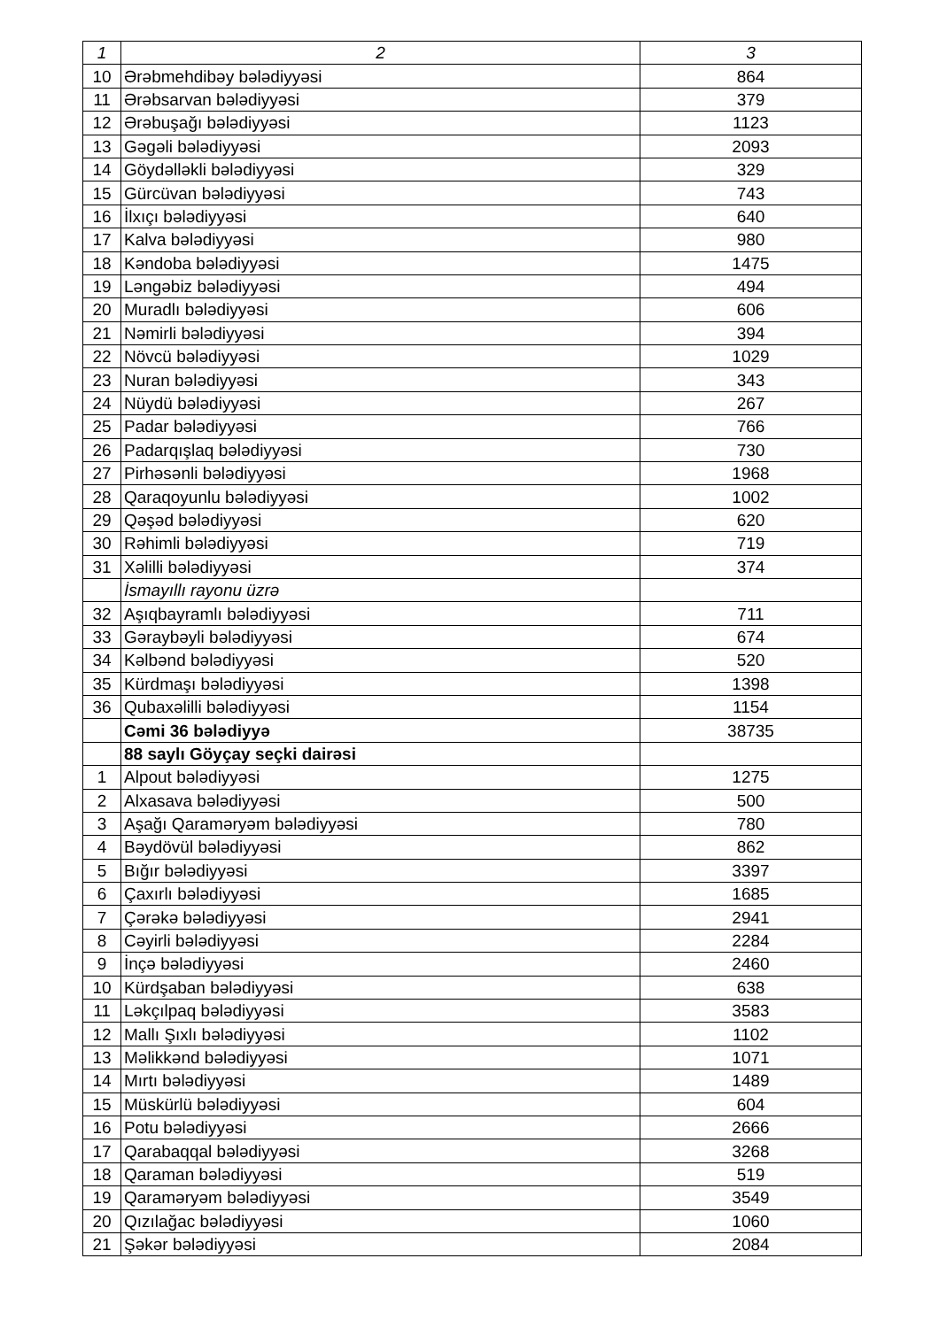| 1 | 2 | 3 |
| --- | --- | --- |
| 10 | Ərəbmehdibəy bələdiyyəsi | 864 |
| 11 | Ərəbsarvan bələdiyyəsi | 379 |
| 12 | Ərəbuşağı bələdiyyəsi | 1123 |
| 13 | Gəgəli bələdiyyəsi | 2093 |
| 14 | Göydəlləkli bələdiyyəsi | 329 |
| 15 | Gürcüvan bələdiyyəsi | 743 |
| 16 | İlxıçı bələdiyyəsi | 640 |
| 17 | Kalva bələdiyyəsi | 980 |
| 18 | Kəndoba bələdiyyəsi | 1475 |
| 19 | Ləngəbiz bələdiyyəsi | 494 |
| 20 | Muradlı bələdiyyəsi | 606 |
| 21 | Nəmirli bələdiyyəsi | 394 |
| 22 | Növcü bələdiyyəsi | 1029 |
| 23 | Nuran bələdiyyəsi | 343 |
| 24 | Nüydü bələdiyyəsi | 267 |
| 25 | Padar bələdiyyəsi | 766 |
| 26 | Padarqışlaq bələdiyyəsi | 730 |
| 27 | Pirhəsənli bələdiyyəsi | 1968 |
| 28 | Qaraqoyunlu bələdiyyəsi | 1002 |
| 29 | Qəşəd bələdiyyəsi | 620 |
| 30 | Rəhimli bələdiyyəsi | 719 |
| 31 | Xəlilli bələdiyyəsi | 374 |
| | İsmayıllı rayonu üzrə | |
| 32 | Aşıqbayramlı bələdiyyəsi | 711 |
| 33 | Gəraybəyli bələdiyyəsi | 674 |
| 34 | Kəlbənd bələdiyyəsi | 520 |
| 35 | Kürdmaşı bələdiyyəsi | 1398 |
| 36 | Qubaxəlilli bələdiyyəsi | 1154 |
| | Cəmi 36 bələdiyyə | 38735 |
| | 88 saylı Göyçay seçki dairəsi | |
| 1 | Alpout bələdiyyəsi | 1275 |
| 2 | Alxasava bələdiyyəsi | 500 |
| 3 | Aşağı Qaraməryəm bələdiyyəsi | 780 |
| 4 | Bəydövül bələdiyyəsi | 862 |
| 5 | Bığır bələdiyyəsi | 3397 |
| 6 | Çaxırlı bələdiyyəsi | 1685 |
| 7 | Çərəkə bələdiyyəsi | 2941 |
| 8 | Cəyirli bələdiyyəsi | 2284 |
| 9 | İnçə bələdiyyəsi | 2460 |
| 10 | Kürdşaban bələdiyyəsi | 638 |
| 11 | Ləkçılpaq bələdiyyəsi | 3583 |
| 12 | Mallı Şıxlı bələdiyyəsi | 1102 |
| 13 | Məlikkənd bələdiyyəsi | 1071 |
| 14 | Mırtı bələdiyyəsi | 1489 |
| 15 | Müskürlü bələdiyyəsi | 604 |
| 16 | Potu bələdiyyəsi | 2666 |
| 17 | Qarabaqqal bələdiyyəsi | 3268 |
| 18 | Qaraman bələdiyyəsi | 519 |
| 19 | Qaraməryəm bələdiyyəsi | 3549 |
| 20 | Qızılağac bələdiyyəsi | 1060 |
| 21 | Şəkər bələdiyyəsi | 2084 |